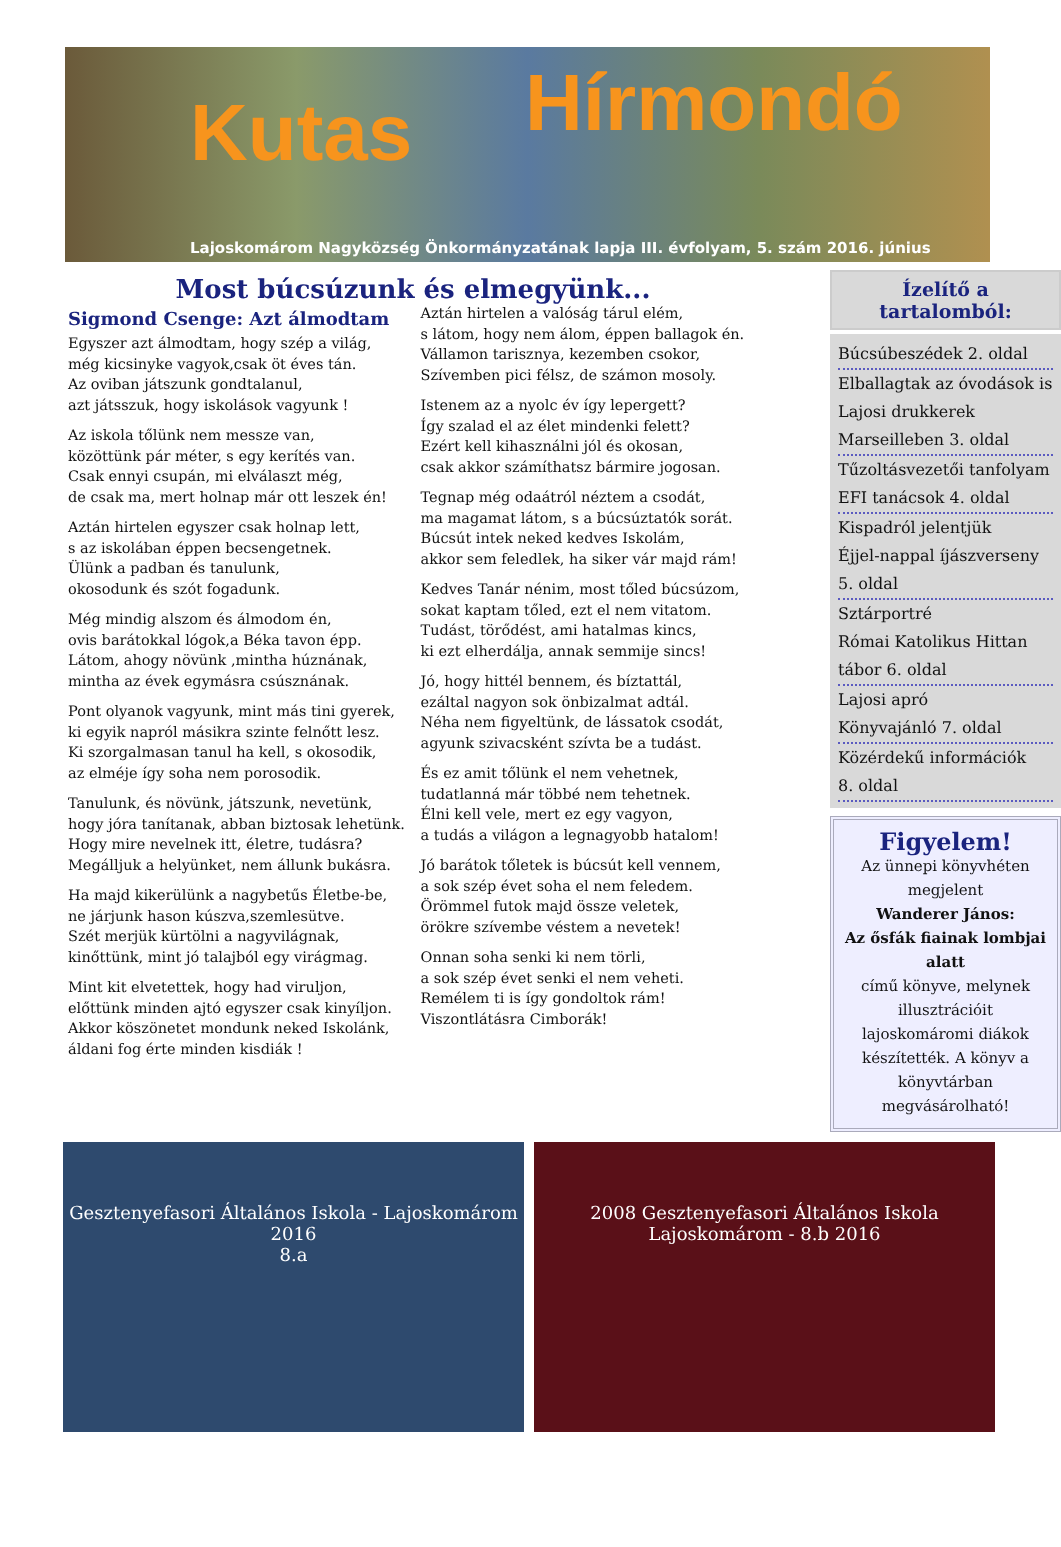Kutas Hírmondó
Lajoskomárom Nagyközség Önkormányzatának lapja III. évfolyam, 5. szám 2016. június
Most búcsúzunk és elmegyünk...
Sigmond Csenge: Azt álmodtam
Egyszer azt álmodtam, hogy szép a világ,
még kicsinyke vagyok,csak öt éves tán.
Az oviban játszunk gondtalanul,
azt játsszuk, hogy iskolások vagyunk !
Az iskola tőlünk nem messze van,
közöttünk pár méter, s egy kerítés van.
Csak ennyi csupán, mi elválaszt még,
de csak ma, mert holnap már ott leszek én!
Aztán hirtelen egyszer csak holnap lett,
s az iskolában éppen becsengetnek.
Ülünk a padban és tanulunk,
okosodunk és szót fogadunk.
Még mindig alszom és álmodom én,
ovis barátokkal lógok,a Béka tavon épp.
Látom, ahogy növünk ,mintha húznának,
mintha az évek egymásra csúsznának.
Pont olyanok vagyunk, mint más tini gyerek,
ki egyik napról másikra szinte felnőtt lesz.
Ki szorgalmasan tanul ha kell, s okosodik,
az elméje így soha nem porosodik.
Tanulunk, és növünk, játszunk, nevetünk,
hogy jóra tanítanak, abban biztosak lehetünk.
Hogy mire nevelnek itt, életre, tudásra?
Megálljuk a helyünket, nem állunk bukásra.
Ha majd kikerülünk a nagybetűs Életbe-be,
ne járjunk hason kúszva,szemlesütve.
Szét merjük kürtölni a nagyvilágnak,
kinőttünk, mint jó talajból egy virágmag.
Mint kit elvetettek, hogy had viruljon,
előttünk minden ajtó egyszer csak kinyíljon.
Akkor köszönetet mondunk neked Iskolánk,
áldani fog érte minden kisdiák !
Aztán hirtelen a valóság tárul elém,
s látom, hogy nem álom, éppen ballagok én.
Vállamon tarisznya, kezemben csokor,
Szívemben pici félsz, de számon mosoly.
Istenem az a nyolc év így lepergett?
Így szalad el az élet mindenki felett?
Ezért kell kihasználni jól és okosan,
csak akkor számíthatsz bármire jogosan.
Tegnap még odaátról néztem a csodát,
ma magamat látom, s a búcsúztatók sorát.
Búcsút intek neked kedves Iskolám,
akkor sem feledlek, ha siker vár majd rám!
Kedves Tanár nénim, most tőled búcsúzom,
sokat kaptam tőled, ezt el nem vitatom.
Tudást, törődést, ami hatalmas kincs,
ki ezt elherdálja, annak semmije sincs!
Jó, hogy hittél bennem, és bíztattál,
ezáltal nagyon sok önbizalmat adtál.
Néha nem figyeltünk, de lássatok csodát,
agyunk szivacsként szívta be a tudást.
És ez amit tőlünk el nem vehetnek,
tudatlanná már többé nem tehetnek.
Élni kell vele, mert ez egy vagyon,
a tudás a világon a legnagyobb hatalom!
Jó barátok tőletek is búcsút kell vennem,
a sok szép évet soha el nem feledem.
Örömmel futok majd össze veletek,
örökre szívembe véstem a nevetek!
Onnan soha senki ki nem törli,
a sok szép évet senki el nem veheti.
Remélem ti is így gondoltok rám!
Viszontlátásra Cimborák!
Ízelítő a
tartalomból:
Búcsúbeszédek 2. oldal
Elballagtak az óvodások is
Lajosi drukkerek
Marseilleben 3. oldal
Tűzoltásvezetői tanfolyam
EFI tanácsok 4. oldal
Kispadról jelentjük
Éjjel-nappal íjászverseny
5. oldal
Sztárportré
Római Katolikus Hittan
tábor 6. oldal
Lajosi apró
Könyvajánló 7. oldal
Közérdekű információk
8. oldal
Figyelem!
Az ünnepi könyvhéten megjelent
Wanderer János:
Az ősfák fiainak lombjai alatt
című könyve, melynek illusztrációit lajoskomáromi diákok készítették. A könyv a könyvtárban megvásárolható!
Gesztenyefasori Általános Iskola - Lajoskomárom
2016
8.a
2008 Gesztenyefasori Általános Iskola Lajoskomárom - 8.b 2016